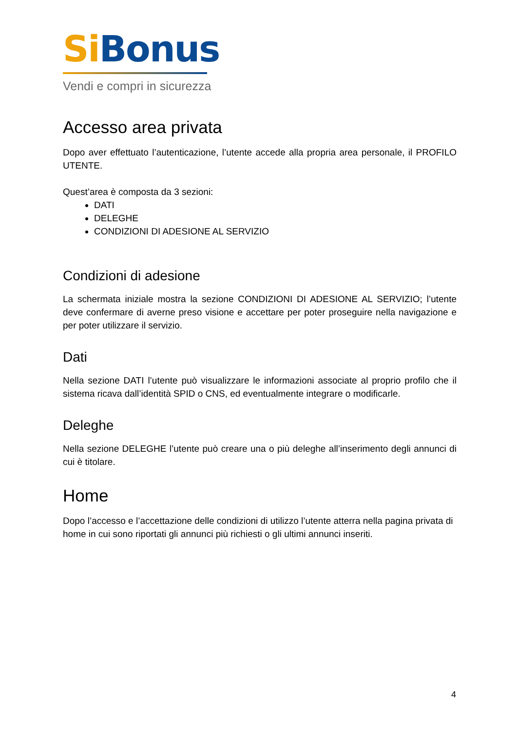Si Bonus
Vendi e compri in sicurezza
Accesso area privata
Dopo aver effettuato l’autenticazione, l’utente accede alla propria area personale, il PROFILO UTENTE.
Quest’area è composta da 3 sezioni:
DATI
DELEGHE
CONDIZIONI DI ADESIONE AL SERVIZIO
Condizioni di adesione
La schermata iniziale mostra la sezione CONDIZIONI DI ADESIONE AL SERVIZIO; l’utente deve confermare di averne preso visione e accettare per poter proseguire nella navigazione e per poter utilizzare il servizio.
Dati
Nella sezione DATI l’utente può visualizzare le informazioni associate al proprio profilo che il sistema ricava dall’identità SPID o CNS, ed eventualmente integrare o modificarle.
Deleghe
Nella sezione DELEGHE l’utente può creare una o più deleghe all’inserimento degli annunci di cui è titolare.
Home
Dopo l’accesso e l’accettazione delle condizioni di utilizzo l’utente atterra nella pagina privata di home in cui sono riportati gli annunci più richiesti o gli ultimi annunci inseriti.
4